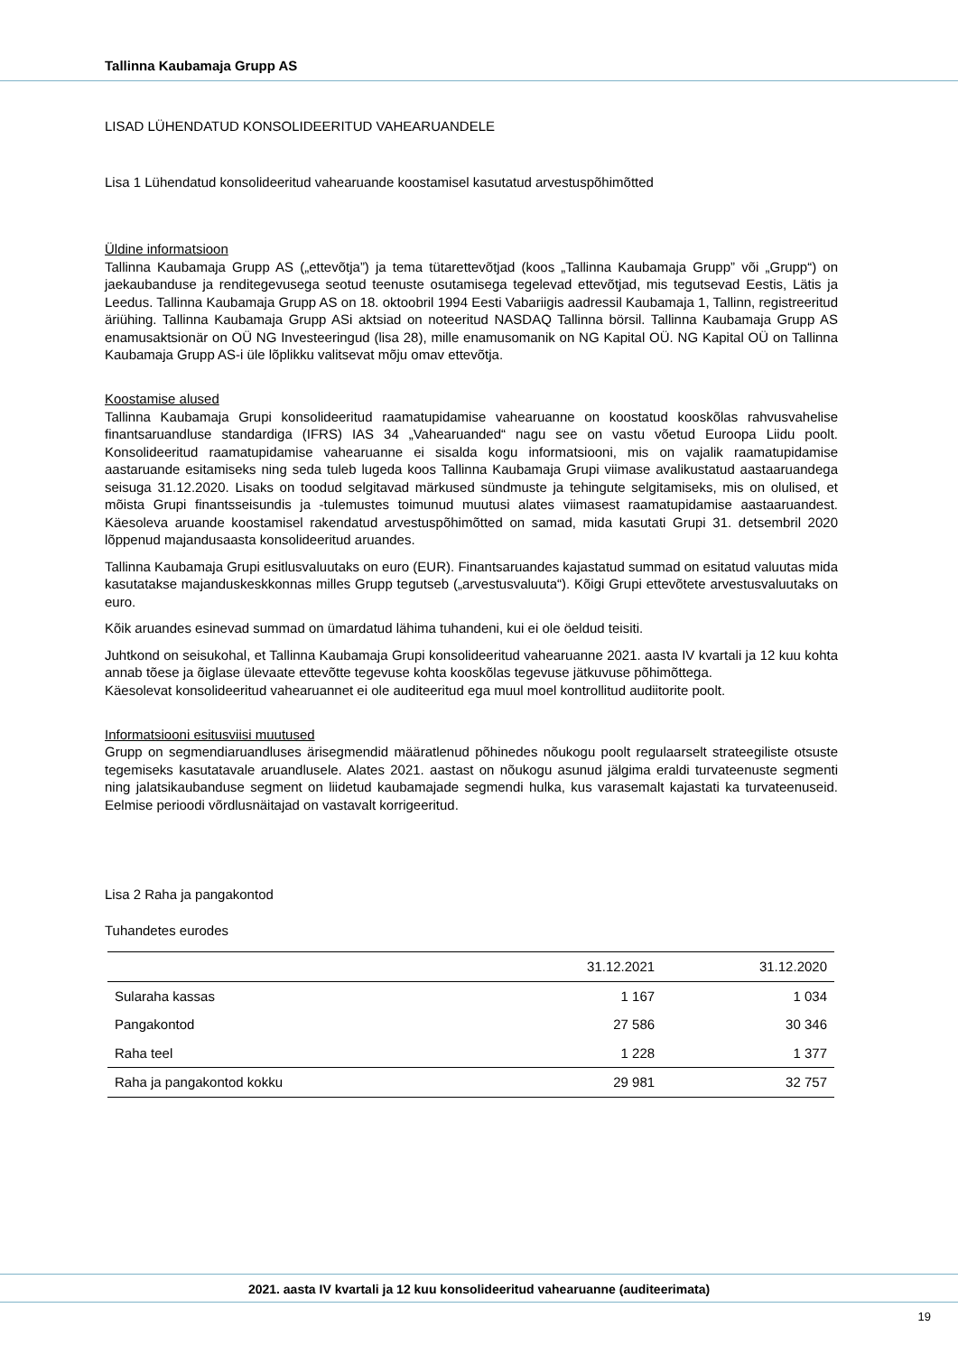Tallinna Kaubamaja Grupp AS
LISAD LÜHENDATUD KONSOLIDEERITUD VAHEARUANDELE
Lisa 1 Lühendatud konsolideeritud vahearuande koostamisel kasutatud arvestuspõhimõtted
Üldine informatsioon
Tallinna Kaubamaja Grupp AS („ettevõtja”) ja tema tütarettevõtjad (koos „Tallinna Kaubamaja Grupp” või „Grupp“) on jaekaubanduse ja renditegevusega seotud teenuste osutamisega tegelevad ettevõtjad, mis tegutsevad Eestis, Lätis ja Leedus. Tallinna Kaubamaja Grupp AS on 18. oktoobril 1994 Eesti Vabariigis aadressil Kaubamaja 1, Tallinn, registreeritud äriühing. Tallinna Kaubamaja Grupp ASi aktsiad on noteeritud NASDAQ Tallinna börsil. Tallinna Kaubamaja Grupp AS enamusaktsionär on OÜ NG Investeeringud (lisa 28), mille enamusomanik on NG Kapital OÜ. NG Kapital OÜ on Tallinna Kaubamaja Grupp AS-i üle lõplikku valitsevat mõju omav ettevõtja.
Koostamise alused
Tallinna Kaubamaja Grupi konsolideeritud raamatupidamise vahearuanne on koostatud kooskõlas rahvusvahelise finantsaruandluse standardiga (IFRS) IAS 34 „Vahearuanded“ nagu see on vastu võetud Euroopa Liidu poolt. Konsolideeritud raamatupidamise vahearuanne ei sisalda kogu informatsiooni, mis on vajalik raamatupidamise aastaruande esitamiseks ning seda tuleb lugeda koos Tallinna Kaubamaja Grupi viimase avalikustatud aastaaruandega seisuga 31.12.2020. Lisaks on toodud selgitavad märkused sündmuste ja tehingute selgitamiseks, mis on olulised, et mõista Grupi finantsseisundis ja -tulemustes toimunud muutusi alates viimasest raamatupidamise aastaaruandest. Käesoleva aruande koostamisel rakendatud arvestuspõhimõtted on samad, mida kasutati Grupi 31. detsembril 2020 lõppenud majandusaasta konsolideeritud aruandes.
Tallinna Kaubamaja Grupi esitlusvaluutaks on euro (EUR). Finantsaruandes kajastatud summad on esitatud valuutas mida kasutatakse majanduskeskkonnas milles Grupp tegutseb („arvestusvaluuta“). Kõigi Grupi ettevõtete arvestusvaluutaks on euro.
Kõik aruandes esinevad summad on ümardatud lähima tuhandeni, kui ei ole öeldud teisiti.
Juhtkond on seisukohal, et Tallinna Kaubamaja Grupi konsolideeritud vahearuanne 2021. aasta IV kvartali ja 12 kuu kohta annab tõese ja õiglase ülevaate ettevõtte tegevuse kohta kooskõlas tegevuse jätkuvuse põhimõttega.
Käesolevat konsolideeritud vahearuannet ei ole auditeeritud ega muul moel kontrollitud audiitorite poolt.
Informatsiooni esitusviisi muutused
Grupp on segmendiaruandluses ärisegmendid määratlenud põhinedes nõukogu poolt regulaarselt strateegiliste otsuste tegemiseks kasutatavale aruandlusele. Alates 2021. aastast on nõukogu asunud jälgima eraldi turvateenuste segmenti ning jalatsikaubanduse segment on liidetud kaubamajade segmendi hulka, kus varasemalt kajastati ka turvateenuseid. Eelmise perioodi võrdlusnäitajad on vastavalt korrigeeritud.
Lisa 2 Raha ja pangakontod
Tuhandetes eurodes
| | 31.12.2021 | 31.12.2020 |
| --- | --- | --- |
| Sularaha kassas | 1 167 | 1 034 |
| Pangakontod | 27 586 | 30 346 |
| Raha teel | 1 228 | 1 377 |
| Raha ja pangakontod kokku | 29 981 | 32 757 |
2021. aasta IV kvartali ja 12 kuu konsolideeritud vahearuanne (auditeerimata)
19